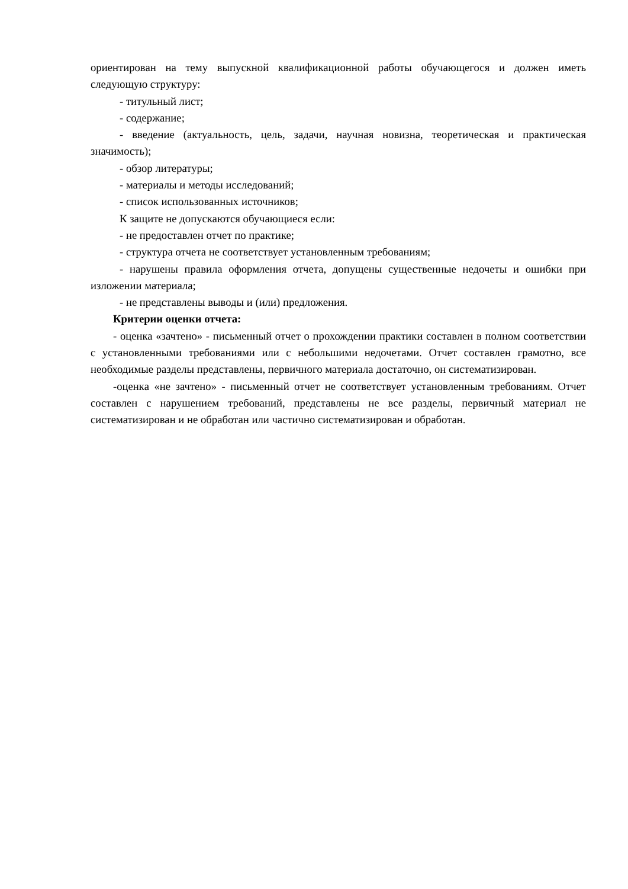ориентирован на тему выпускной квалификационной работы обучающегося и должен иметь следующую структуру:
- титульный лист;
- содержание;
- введение (актуальность, цель, задачи, научная новизна, теоретическая и практическая значимость);
- обзор литературы;
- материалы и методы исследований;
- список использованных источников;
К защите не допускаются обучающиеся если:
- не предоставлен отчет по практике;
- структура отчета не соответствует установленным требованиям;
- нарушены правила оформления отчета, допущены существенные недочеты и ошибки при изложении материала;
- не представлены выводы и (или) предложения.
Критерии оценки отчета:
- оценка «зачтено» - письменный отчет о прохождении практики составлен в полном соответствии с установленными требованиями или с небольшими недочетами. Отчет составлен грамотно, все необходимые разделы представлены, первичного материала достаточно, он систематизирован.
-оценка «не зачтено» - письменный отчет не соответствует установленным требованиям. Отчет составлен с нарушением требований, представлены не все разделы, первичный материал не систематизирован и не обработан или частично систематизирован и обработан.